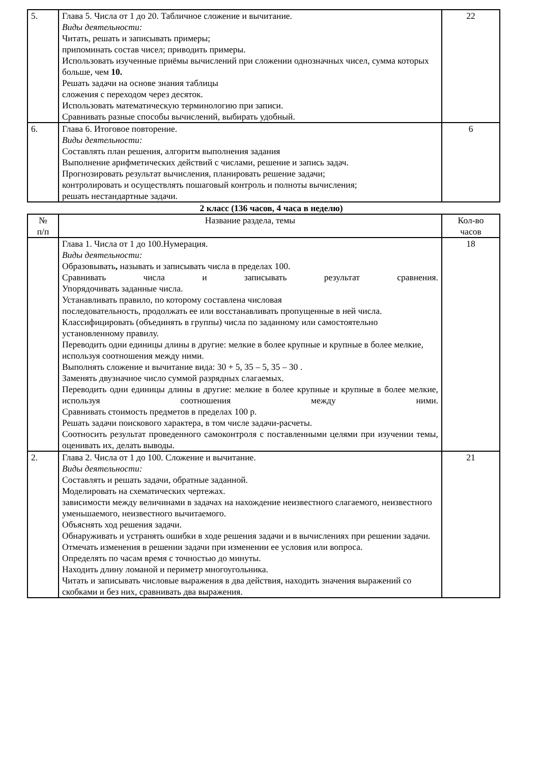| 5. | Глава 5. Числа от 1 до 20. Табличное сложение и вычитание. Виды деятельности: Читать, решать и записывать примеры; припоминать состав чисел; приводить примеры. Использовать изученные приёмы вычислений при сложении однозначных чисел, сумма которых больше, чем 10. Решать задачи на основе знания таблицы сложения с переходом через десяток. Использовать математическую терминологию при записи. Сравнивать разные способы вычислений, выбирать удобный. | 22 |
| 6. | Глава 6. Итоговое повторение. Виды деятельности: Составлять план решения, алгоритм выполнения задания Выполнение арифметических действий с числами, решение и запись задач. Прогнозировать результат вычисления, планировать решение задачи; контролировать и осуществлять пошаговый контроль и полноты вычисления; решать нестандартные задачи. | 6 |
2 класс (136 часов, 4 часа в неделю)
| № п/п | Название раздела, темы | Кол-во часов |
| --- | --- | --- |
| | Глава 1. Числа от 1 до 100.Нумерация. Виды деятельности: Образовывать , называть и записывать числа в пределах 100. Сравнивать числа и записывать результат сравнения. Упорядочивать заданные числа. Устанавливать правило, по которому составлена числовая последовательность, продолжать ее или восстанавливать пропущенные в ней числа. Классифицировать (объединять в группы) числа по заданному или самостоятельно установленному правилу. Переводить одни единицы длины в другие: мелкие в более крупные и крупные в более мелкие, используя соотношения между ними. Выполнять сложение и вычитание вида: 30 + 5, 35 – 5, 35 – 30 . Заменять двузначное число суммой разрядных слагаемых. Переводить одни единицы длины в другие: мелкие в более крупные и крупные в более мелкие, используя соотношения между ними. Сравнивать стоимость предметов в пределах 100 р. Решать задачи поискового характера, в том числе задачи-расчеты. Соотносить результат проведенного самоконтроля с поставленными целями при изучении темы, оценивать их, делать выводы. | 18 |
| 2. | Глава 2. Числа от 1 до 100. Сложение и вычитание. Виды деятельности: Составлять и решать задачи, обратные заданной. Моделировать на схематических чертежах. зависимости между величинами в задачах на нахождение неизвестного слагаемого, неизвестного уменьшаемого, неизвестного вычитаемого. Объяснять ход решения задачи. Обнаруживать и устранять ошибки в ходе решения задачи и в вычислениях при решении задачи. Отмечать изменения в решении задачи при изменении ее условия или вопроса. Определять по часам время с точностью до минуты. Находить длину ломаной и периметр многоугольника. Читать и записывать числовые выражения в два действия, находить значения выражений со скобками и без них, сравнивать два выражения. | 21 |